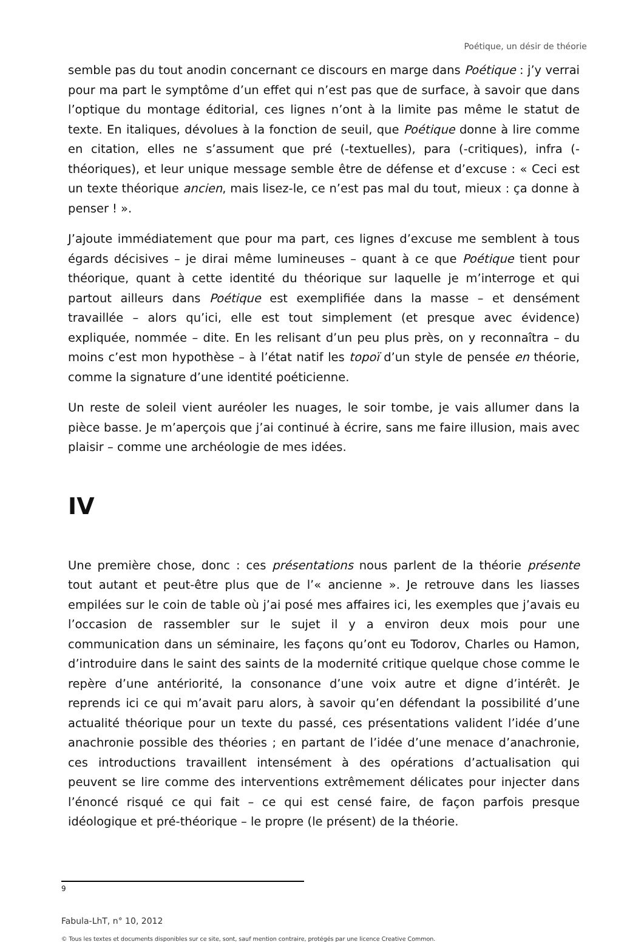Poétique, un désir de théorie
semble pas du tout anodin concernant ce discours en marge dans Poétique : j’y verrai pour ma part le symptôme d’un effet qui n’est pas que de surface, à savoir que dans l’optique du montage éditorial, ces lignes n’ont à la limite pas même le statut de texte. En italiques, dévolues à la fonction de seuil, que Poétique donne à lire comme en citation, elles ne s’assument que pré (-textuelles), para (-critiques), infra (-théoriques), et leur unique message semble être de défense et d’excuse : « Ceci est un texte théorique ancien, mais lisez-le, ce n’est pas mal du tout, mieux : ça donne à penser ! ».
J’ajoute immédiatement que pour ma part, ces lignes d’excuse me semblent à tous égards décisives – je dirai même lumineuses – quant à ce que Poétique tient pour théorique, quant à cette identité du théorique sur laquelle je m’interroge et qui partout ailleurs dans Poétique est exemplifiée dans la masse – et densément travaillée – alors qu’ici, elle est tout simplement (et presque avec évidence) expliquée, nommée – dite. En les relisant d’un peu plus près, on y reconnaîtra – du moins c’est mon hypothèse – à l’état natif les topoï d’un style de pensée en théorie, comme la signature d’une identité poéticienne.
Un reste de soleil vient auréoler les nuages, le soir tombe, je vais allumer dans la pièce basse. Je m’aperçois que j’ai continué à écrire, sans me faire illusion, mais avec plaisir – comme une archéologie de mes idées.
IV
Une première chose, donc : ces présentations nous parlent de la théorie présente tout autant et peut-être plus que de l’« ancienne ». Je retrouve dans les liasses empilées sur le coin de table où j’ai posé mes affaires ici, les exemples que j’avais eu l’occasion de rassembler sur le sujet il y a environ deux mois pour une communication dans un séminaire, les façons qu’ont eu Todorov, Charles ou Hamon, d’introduire dans le saint des saints de la modernité critique quelque chose comme le repère d’une antériorité, la consonance d’une voix autre et digne d’intérêt. Je reprends ici ce qui m’avait paru alors, à savoir qu’en défendant la possibilité d’une actualité théorique pour un texte du passé, ces présentations valident l’idée d’une anachronie possible des théories ; en partant de l’idée d’une menace d’anachronie, ces introductions travaillent intensément à des opérations d’actualisation qui peuvent se lire comme des interventions extrêmement délicates pour injecter dans l’énoncé risqué ce qui fait – ce qui est censé faire, de façon parfois presque idéologique et pré-théorique – le propre (le présent) de la théorie.
9
Fabula-LhT, n° 10, 2012
© Tous les textes et documents disponibles sur ce site, sont, sauf mention contraire, protégés par une licence Creative Common.